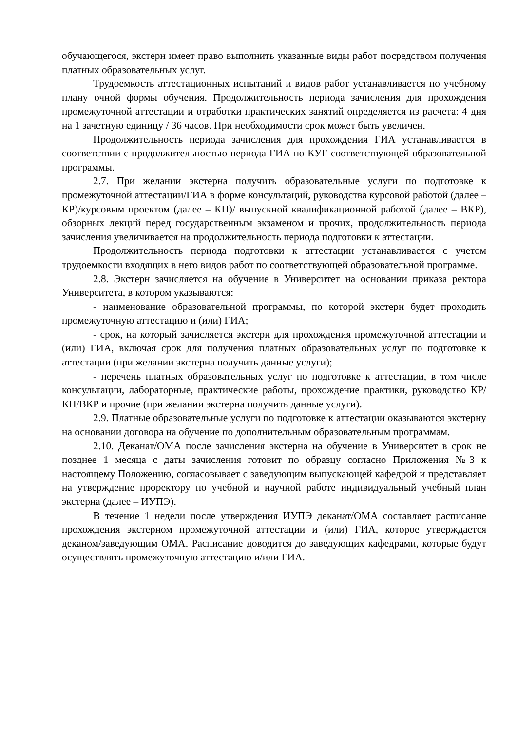обучающегося, экстерн имеет право выполнить указанные виды работ посредством получения платных образовательных услуг.
Трудоемкость аттестационных испытаний и видов работ устанавливается по учебному плану очной формы обучения. Продолжительность периода зачисления для прохождения промежуточной аттестации и отработки практических занятий определяется из расчета: 4 дня на 1 зачетную единицу / 36 часов. При необходимости срок может быть увеличен.
Продолжительность периода зачисления для прохождения ГИА устанавливается в соответствии с продолжительностью периода ГИА по КУГ соответствующей образовательной программы.
2.7. При желании экстерна получить образовательные услуги по подготовке к промежуточной аттестации/ГИА в форме консультаций, руководства курсовой работой (далее – КР)/курсовым проектом (далее – КП)/ выпускной квалификационной работой (далее – ВКР), обзорных лекций перед государственным экзаменом и прочих, продолжительность периода зачисления увеличивается на продолжительность периода подготовки к аттестации.
Продолжительность периода подготовки к аттестации устанавливается с учетом трудоемкости входящих в него видов работ по соответствующей образовательной программе.
2.8. Экстерн зачисляется на обучение в Университет на основании приказа ректора Университета, в котором указываются:
- наименование образовательной программы, по которой экстерн будет проходить промежуточную аттестацию и (или) ГИА;
- срок, на который зачисляется экстерн для прохождения промежуточной аттестации и (или) ГИА, включая срок для получения платных образовательных услуг по подготовке к аттестации (при желании экстерна получить данные услуги);
- перечень платных образовательных услуг по подготовке к аттестации, в том числе консультации, лабораторные, практические работы, прохождение практики, руководство КР/КП/ВКР и прочие (при желании экстерна получить данные услуги).
2.9. Платные образовательные услуги по подготовке к аттестации оказываются экстерну на основании договора на обучение по дополнительным образовательным программам.
2.10. Деканат/ОМА после зачисления экстерна на обучение в Университет в срок не позднее 1 месяца с даты зачисления готовит по образцу согласно Приложения №3 к настоящему Положению, согласовывает с заведующим выпускающей кафедрой и представляет на утверждение проректору по учебной и научной работе индивидуальный учебный план экстерна (далее – ИУПЭ).
В течение 1 недели после утверждения ИУПЭ деканат/ОМА составляет расписание прохождения экстерном промежуточной аттестации и (или) ГИА, которое утверждается деканом/заведующим ОМА. Расписание доводится до заведующих кафедрами, которые будут осуществлять промежуточную аттестацию и/или ГИА.